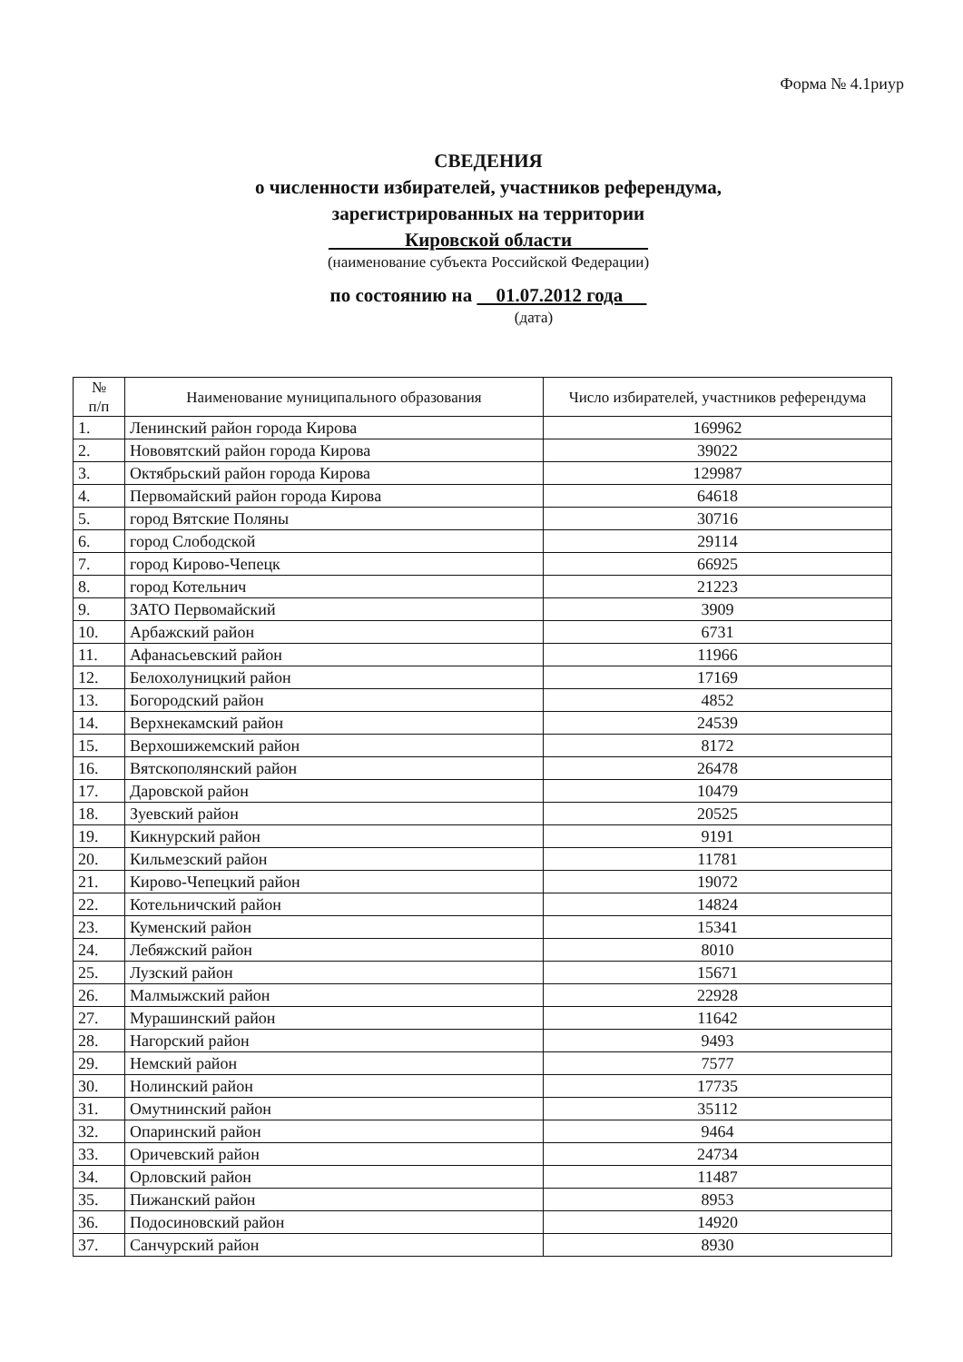Форма № 4.1риур
СВЕДЕНИЯ
о численности избирателей, участников референдума,
зарегистрированных на территории
Кировской области
(наименование субъекта Российской Федерации)
по состоянию на 01.07.2012 года
(дата)
| № п/п | Наименование муниципального образования | Число избирателей, участников референдума |
| --- | --- | --- |
| 1. | Ленинский район города Кирова | 169962 |
| 2. | Нововятский район города Кирова | 39022 |
| 3. | Октябрьский район города Кирова | 129987 |
| 4. | Первомайский район города Кирова | 64618 |
| 5. | город Вятские Поляны | 30716 |
| 6. | город Слободской | 29114 |
| 7. | город Кирово-Чепецк | 66925 |
| 8. | город Котельнич | 21223 |
| 9. | ЗАТО Первомайский | 3909 |
| 10. | Арбажский район | 6731 |
| 11. | Афанасьевский район | 11966 |
| 12. | Белохолуницкий район | 17169 |
| 13. | Богородский район | 4852 |
| 14. | Верхнекамский район | 24539 |
| 15. | Верхошижемский район | 8172 |
| 16. | Вятскополянский район | 26478 |
| 17. | Даровской район | 10479 |
| 18. | Зуевский район | 20525 |
| 19. | Кикнурский район | 9191 |
| 20. | Кильмезский район | 11781 |
| 21. | Кирово-Чепецкий район | 19072 |
| 22. | Котельничский район | 14824 |
| 23. | Куменский район | 15341 |
| 24. | Лебяжский район | 8010 |
| 25. | Лузский район | 15671 |
| 26. | Малмыжский район | 22928 |
| 27. | Мурашинский район | 11642 |
| 28. | Нагорский район | 9493 |
| 29. | Немский район | 7577 |
| 30. | Нолинский район | 17735 |
| 31. | Омутнинский район | 35112 |
| 32. | Опаринский район | 9464 |
| 33. | Оричевский район | 24734 |
| 34. | Орловский район | 11487 |
| 35. | Пижанский район | 8953 |
| 36. | Подосиновский район | 14920 |
| 37. | Санчурский район | 8930 |